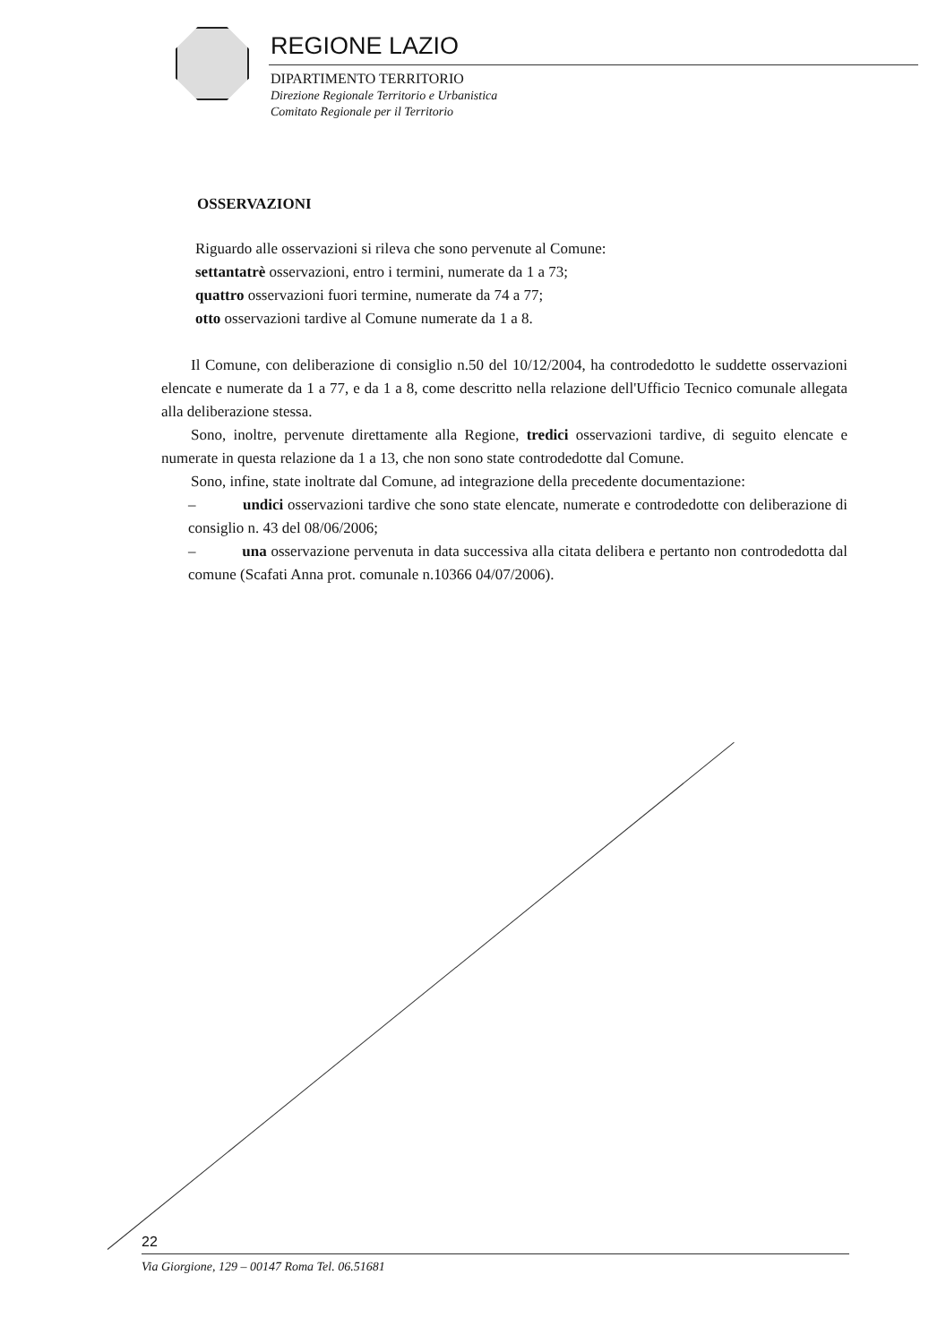REGIONE LAZIO
DIPARTIMENTO TERRITORIO
Direzione Regionale Territorio e Urbanistica
Comitato Regionale per il Territorio
OSSERVAZIONI
Riguardo alle osservazioni si rileva che sono pervenute al Comune:
settantatrè osservazioni, entro i termini, numerate da 1 a 73;
quattro osservazioni fuori termine, numerate da 74 a 77;
otto osservazioni tardive al Comune numerate da 1 a 8.
Il Comune, con deliberazione di consiglio n.50 del 10/12/2004, ha controdedotto le suddette osservazioni elencate e numerate da 1 a 77, e da 1 a 8, come descritto nella relazione dell'Ufficio Tecnico comunale allegata alla deliberazione stessa.
Sono, inoltre, pervenute direttamente alla Regione, tredici osservazioni tardive, di seguito elencate e numerate in questa relazione da 1 a 13, che non sono state controdedotte dal Comune.
Sono, infine, state inoltrate dal Comune, ad integrazione della precedente documentazione:
– undici osservazioni tardive che sono state elencate, numerate e controdedotte con deliberazione di consiglio n. 43 del 08/06/2006;
– una osservazione pervenuta in data successiva alla citata delibera e pertanto non controdedotta dal comune (Scafati Anna prot. comunale n.10366 04/07/2006).
22
Via Giorgione, 129 – 00147 Roma Tel. 06.51681